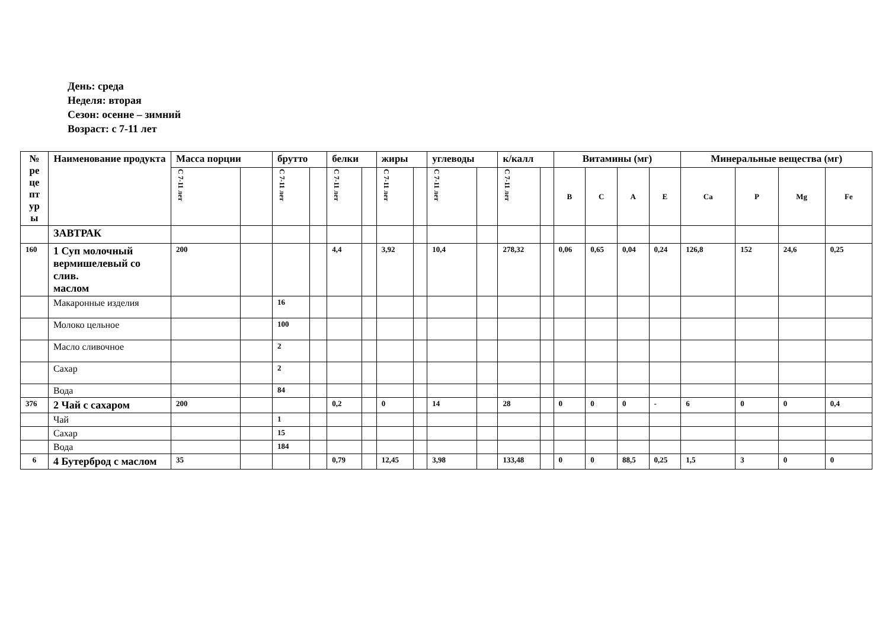День: среда
Неделя: вторая
Сезон: осенне – зимний
Возраст: с 7-11 лет
| № ре це пт ур ы | Наименование продукта | Масса порции | | брутто | | белки | | жиры | | углеводы | | к/калл | | Витамины (мг) | | | | Минеральные вещества (мг) | | | |
| --- | --- | --- | --- | --- | --- | --- | --- | --- | --- | --- | --- | --- | --- | --- | --- | --- | --- | --- | --- | --- | --- |
| | | С 7-11 лет | | С 7-11 лет | | С 7-11 лет | | С 7-11 лет | | С 7-11 лет | | С 7-11 лет | | B | C | A | E | Ca | P | Mg | Fe |
| | ЗАВТРАК | | | | | | | | | | | | | | | | | | | | |
| 160 | 1 Суп молочный вермишелевый со слив. маслом | 200 | | | | 4,4 | | 3,92 | | 10,4 | | 278,32 | | 0,06 | 0,65 | 0,04 | 0,24 | 126,8 | 152 | 24,6 | 0,25 |
| | Макаронные изделия | | | 16 | | | | | | | | | | | | | | | | | |
| | Молоко цельное | | | 100 | | | | | | | | | | | | | | | | | |
| | Масло сливочное | | | 2 | | | | | | | | | | | | | | | | | |
| | Сахар | | | 2 | | | | | | | | | | | | | | | | | |
| | Вода | | | 84 | | | | | | | | | | | | | | | | | |
| 376 | 2 Чай с сахаром | 200 | | | | 0,2 | | 0 | | 14 | | 28 | | 0 | 0 | 0 | - | 6 | 0 | 0 | 0,4 |
| | Чай | | | 1 | | | | | | | | | | | | | | | | | |
| | Сахар | | | 15 | | | | | | | | | | | | | | | | | |
| | Вода | | | 184 | | | | | | | | | | | | | | | | | |
| 6 | 4 Бутерброд с маслом | 35 | | | | 0,79 | | 12,45 | | 3,98 | | 133,48 | | 0 | 0 | 88,5 | 0,25 | 1,5 | 3 | 0 | 0 |